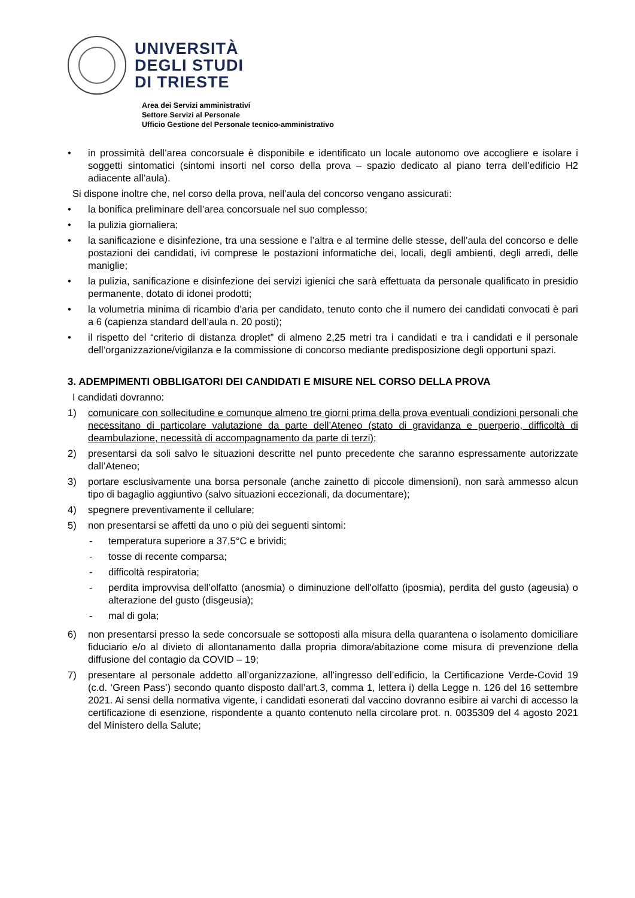UNIVERSITÀ
DEGLI STUDI
DI TRIESTE
Area dei Servizi amministrativi
Settore Servizi al Personale
Ufficio Gestione del Personale tecnico-amministrativo
• in prossimità dell’area concorsuale è disponibile e identificato un locale autonomo ove accogliere e isolare i soggetti sintomatici (sintomi insorti nel corso della prova – spazio dedicato al piano terra dell’edificio H2 adiacente all’aula).
Si dispone inoltre che, nel corso della prova, nell’aula del concorso vengano assicurati:
• la bonifica preliminare dell’area concorsuale nel suo complesso;
• la pulizia giornaliera;
• la sanificazione e disinfezione, tra una sessione e l’altra e al termine delle stesse, dell’aula del concorso e delle postazioni dei candidati, ivi comprese le postazioni informatiche dei, locali, degli ambienti, degli arredi, delle maniglie;
• la pulizia, sanificazione e disinfezione dei servizi igienici che sarà effettuata da personale qualificato in presidio permanente, dotato di idonei prodotti;
• la volumetria minima di ricambio d’aria per candidato, tenuto conto che il numero dei candidati convocati è pari a 6 (capienza standard dell’aula n. 20 posti);
• il rispetto del “criterio di distanza droplet” di almeno 2,25 metri tra i candidati e tra i candidati e il personale dell’organizzazione/vigilanza e la commissione di concorso mediante predisposizione degli opportuni spazi.
3. ADEMPIMENTI OBBLIGATORI DEI CANDIDATI E MISURE NEL CORSO DELLA PROVA
I candidati dovranno:
1) comunicare con sollecitudine e comunque almeno tre giorni prima della prova eventuali condizioni personali che necessitano di particolare valutazione da parte dell’Ateneo (stato di gravidanza e puerperio, difficoltà di deambulazione, necessità di accompagnamento da parte di terzi);
2) presentarsi da soli salvo le situazioni descritte nel punto precedente che saranno espressamente autorizzate dall’Ateneo;
3) portare esclusivamente una borsa personale (anche zainetto di piccole dimensioni), non sarà ammesso alcun tipo di bagaglio aggiuntivo (salvo situazioni eccezionali, da documentare);
4) spegnere preventivamente il cellulare;
5) non presentarsi se affetti da uno o più dei seguenti sintomi:
- temperatura superiore a 37,5°C e brividi;
- tosse di recente comparsa;
- difficoltà respiratoria;
- perdita improvvisa dell’olfatto (anosmia) o diminuzione dell'olfatto (iposmia), perdita del gusto (ageusia) o alterazione del gusto (disgeusia);
- mal di gola;
6) non presentarsi presso la sede concorsuale se sottoposti alla misura della quarantena o isolamento domiciliare fiduciario e/o al divieto di allontanamento dalla propria dimora/abitazione come misura di prevenzione della diffusione del contagio da COVID – 19;
7) presentare al personale addetto all’organizzazione, all’ingresso dell’edificio, la Certificazione Verde-Covid 19 (c.d. ‘Green Pass’) secondo quanto disposto dall’art.3, comma 1, lettera i) della Legge n. 126 del 16 settembre 2021. Ai sensi della normativa vigente, i candidati esonerati dal vaccino dovranno esibire ai varchi di accesso la certificazione di esenzione, rispondente a quanto contenuto nella circolare prot. n. 0035309 del 4 agosto 2021 del Ministero della Salute;